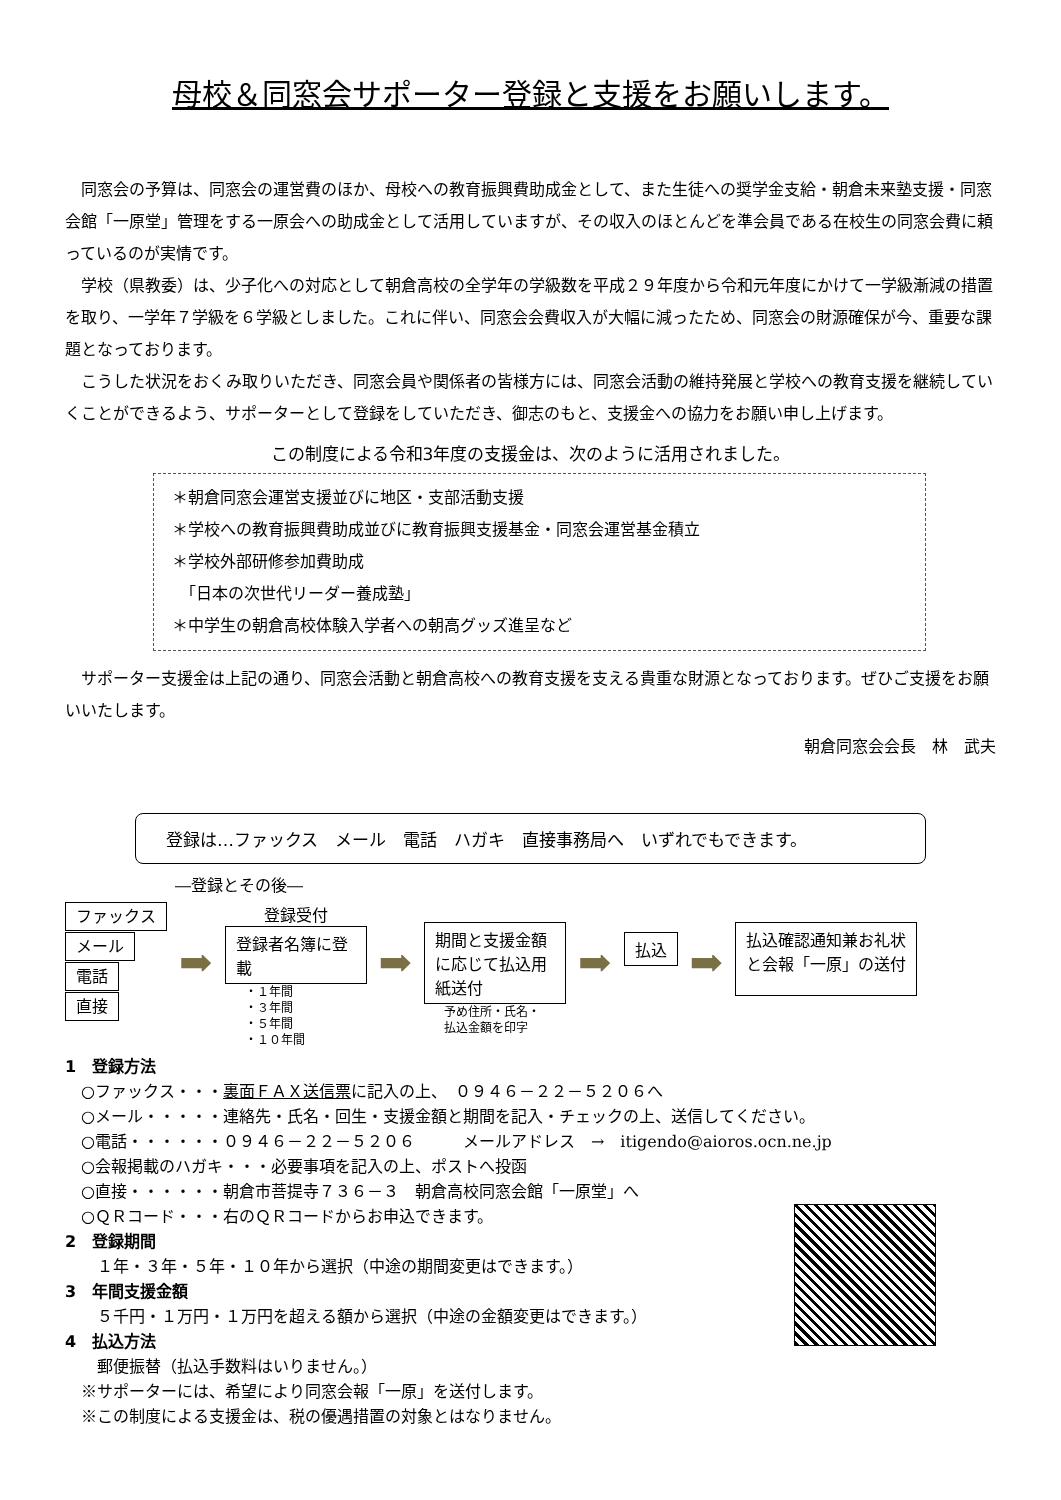母校＆同窓会サポーター登録と支援をお願いします。
同窓会の予算は、同窓会の運営費のほか、母校への教育振興費助成金として、また生徒への奨学金支給・朝倉未来塾支援・同窓会館「一原堂」管理をする一原会への助成金として活用していますが、その収入のほとんどを準会員である在校生の同窓会費に頼っているのが実情です。
学校（県教委）は、少子化への対応として朝倉高校の全学年の学級数を平成２９年度から令和元年度にかけて一学級漸減の措置を取り、一学年７学級を６学級としました。これに伴い、同窓会会費収入が大幅に減ったため、同窓会の財源確保が今、重要な課題となっております。
こうした状況をおくみ取りいただき、同窓会員や関係者の皆様方には、同窓会活動の維持発展と学校への教育支援を継続していくことができるよう、サポーターとして登録をしていただき、御志のもと、支援金への協力をお願い申し上げます。
この制度による令和3年度の支援金は、次のように活用されました。
＊朝倉同窓会運営支援並びに地区・支部活動支援
＊学校への教育振興費助成並びに教育振興支援基金・同窓会運営基金積立
＊学校外部研修参加費助成
　「日本の次世代リーダー養成塾」
＊中学生の朝倉高校体験入学者への朝高グッズ進呈など
サポーター支援金は上記の通り、同窓会活動と朝倉高校への教育支援を支える貴重な財源となっております。ぜひご支援をお願いいたします。
朝倉同窓会会長　林　武夫
登録は…ファックス　メール　電話　ハガキ　直接事務局へ　いずれでもできます。
―登録とその後―
ファックス
メール
電話
直接
➡
登録受付
登録者名簿に登載
・１年間
・３年間
・５年間
・１０年間
➡
期間と支援金額に応じて払込用紙送付
予め住所・氏名・
払込金額を印字
➡
払込
➡
払込確認通知兼お礼状と会報「一原」の送付
1　登録方法
　○ファックス・・・裏面ＦＡＸ送信票に記入の上、　０９４６－２２－５２０６へ
　○メール・・・・・連絡先・氏名・回生・支援金額と期間を記入・チェックの上、送信してください。
　○電話・・・・・・０９４６－２２－５２０６　　　メールアドレス　→　itigendo@aioros.ocn.ne.jp
　○会報掲載のハガキ・・・必要事項を記入の上、ポストへ投函
　○直接・・・・・・朝倉市菩提寺７３６－３　朝倉高校同窓会館「一原堂」へ
　○ＱＲコード・・・右のＱＲコードからお申込できます。
2　登録期間
　　１年・３年・５年・１０年から選択（中途の期間変更はできます。）
3　年間支援金額
　　５千円・１万円・１万円を超える額から選択（中途の金額変更はできます。）
4　払込方法
　　郵便振替（払込手数料はいりません。）
　※サポーターには、希望により同窓会報「一原」を送付します。
　※この制度による支援金は、税の優遇措置の対象とはなりません。